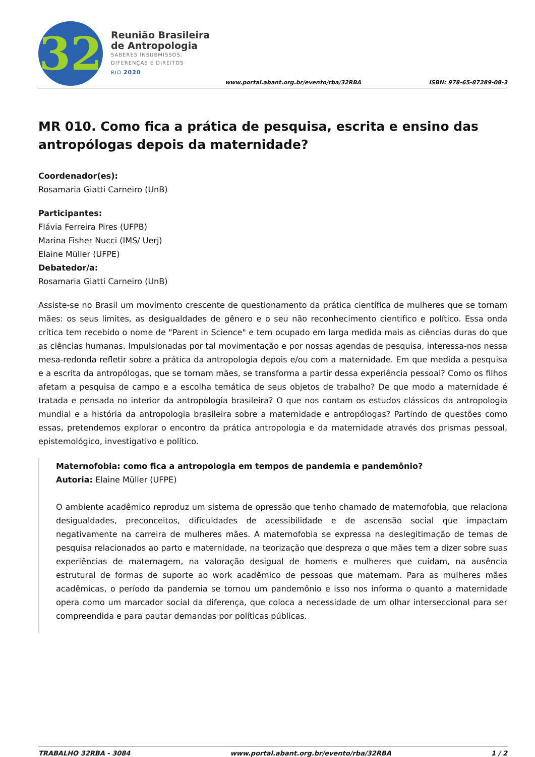32
Reunião Brasileira
de Antropologia
SABERES INSUBMISSOS:
DIFERENÇAS E DIREITOS
RIO 2020
www.portal.abant.org.br/evento/rba/32RBA ISBN: 978-65-87289-08-3
MR 010. Como fica a prática de pesquisa, escrita e ensino das antropólogas depois da maternidade?
Coordenador(es):
Rosamaria Giatti Carneiro (UnB)
Participantes:
Flávia Ferreira Pires (UFPB)
Marina Fisher Nucci (IMS/ Uerj)
Elaine Müller (UFPE)
Debatedor/a:
Rosamaria Giatti Carneiro (UnB)
Assiste-se no Brasil um movimento crescente de questionamento da prática científica de mulheres que se tornam mães: os seus limites, as desigualdades de gênero e o seu não reconhecimento cientifico e político. Essa onda crítica tem recebido o nome de "Parent in Science" e tem ocupado em larga medida mais as ciências duras do que as ciências humanas. Impulsionadas por tal movimentação e por nossas agendas de pesquisa, interessa-nos nessa mesa-redonda refletir sobre a prática da antropologia depois e/ou com a maternidade. Em que medida a pesquisa e a escrita da antropólogas, que se tornam mães, se transforma a partir dessa experiência pessoal? Como os filhos afetam a pesquisa de campo e a escolha temática de seus objetos de trabalho? De que modo a maternidade é tratada e pensada no interior da antropologia brasileira? O que nos contam os estudos clássicos da antropologia mundial e a história da antropologia brasileira sobre a maternidade e antropólogas? Partindo de questões como essas, pretendemos explorar o encontro da prática antropologia e da maternidade através dos prismas pessoal, epistemológico, investigativo e político.
Maternofobia: como fica a antropologia em tempos de pandemia e pandemônio?
Autoria: Elaine Müller (UFPE)
O ambiente acadêmico reproduz um sistema de opressão que tenho chamado de maternofobia, que relaciona desigualdades, preconceitos, dificuldades de acessibilidade e de ascensão social que impactam negativamente na carreira de mulheres mães. A maternofobia se expressa na deslegitimação de temas de pesquisa relacionados ao parto e maternidade, na teorização que despreza o que mães tem a dizer sobre suas experiências de maternagem, na valoração desigual de homens e mulheres que cuidam, na ausência estrutural de formas de suporte ao work acadêmico de pessoas que maternam. Para as mulheres mães acadêmicas, o período da pandemia se tornou um pandemônio e isso nos informa o quanto a maternidade opera como um marcador social da diferença, que coloca a necessidade de um olhar interseccional para ser compreendida e para pautar demandas por políticas públicas.
TRABALHO 32RBA - 3084 www.portal.abant.org.br/evento/rba/32RBA 1 / 2